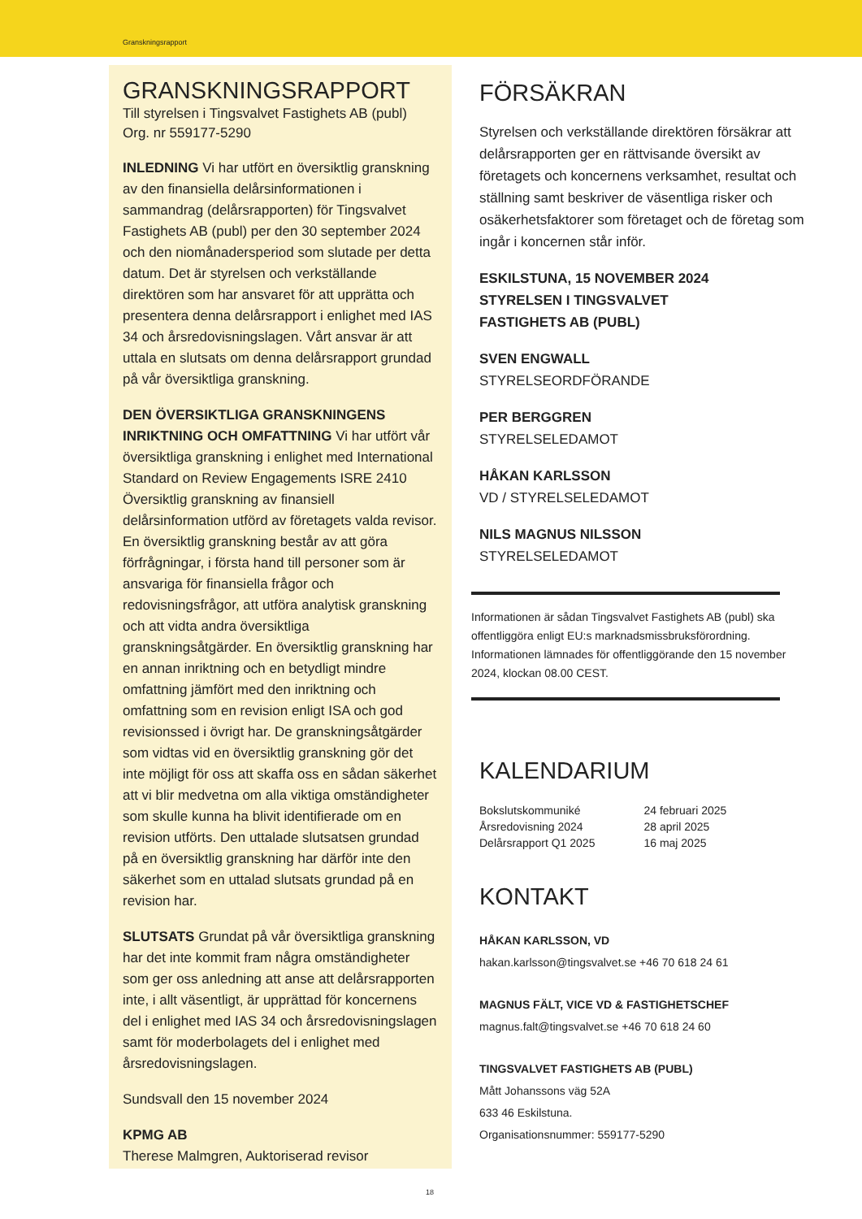Granskningsrapport
GRANSKNINGSRAPPORT
Till styrelsen i Tingsvalvet Fastighets AB (publ)
Org. nr 559177-5290
INLEDNING Vi har utfört en översiktlig granskning av den finansiella delårsinformationen i sammandrag (delårsrapporten) för Tingsvalvet Fastighets AB (publ) per den 30 september 2024 och den niomånadersperiod som slutade per detta datum. Det är styrelsen och verkställande direktören som har ansvaret för att upprätta och presentera denna delårsrapport i enlighet med IAS 34 och årsredovisningslagen. Vårt ansvar är att uttala en slutsats om denna delårsrapport grundad på vår översiktliga granskning.
DEN ÖVERSIKTLIGA GRANSKNINGENS INRIKTNING OCH OMFATTNING Vi har utfört vår översiktliga granskning i enlighet med International Standard on Review Engagements ISRE 2410 Översiktlig granskning av finansiell delårsinformation utförd av företagets valda revisor. En översiktlig granskning består av att göra förfrågningar, i första hand till personer som är ansvariga för finansiella frågor och redovisningsfrågor, att utföra analytisk granskning och att vidta andra översiktliga granskningsåtgärder. En översiktlig granskning har en annan inriktning och en betydligt mindre omfattning jämfört med den inriktning och omfattning som en revision enligt ISA och god revisionssed i övrigt har. De granskningsåtgärder som vidtas vid en översiktlig granskning gör det inte möjligt för oss att skaffa oss en sådan säkerhet att vi blir medvetna om alla viktiga omständigheter som skulle kunna ha blivit identifierade om en revision utförts. Den uttalade slutsatsen grundad på en översiktlig granskning har därför inte den säkerhet som en uttalad slutsats grundad på en revision har.
SLUTSATS Grundat på vår översiktliga granskning har det inte kommit fram några omständigheter som ger oss anledning att anse att delårsrapporten inte, i allt väsentligt, är upprättad för koncernens del i enlighet med IAS 34 och årsredovisningslagen samt för moderbolagets del i enlighet med årsredovisningslagen.
Sundsvall den 15 november 2024
KPMG AB
Therese Malmgren, Auktoriserad revisor
FÖRSÄKRAN
Styrelsen och verkställande direktören försäkrar att delårsrapporten ger en rättvisande översikt av företagets och koncernens verksamhet, resultat och ställning samt beskriver de väsentliga risker och osäkerhetsfaktorer som företaget och de företag som ingår i koncernen står inför.
ESKILSTUNA, 15 NOVEMBER 2024
STYRELSEN I TINGSVALVET
FASTIGHETS AB (PUBL)
SVEN ENGWALL
STYRELSEORDFÖRANDE
PER BERGGREN
STYRELSELEDAMOT
HÅKAN KARLSSON
VD / STYRELSELEDAMOT
NILS MAGNUS NILSSON
STYRELSELEDAMOT
Informationen är sådan Tingsvalvet Fastighets AB (publ) ska offentliggöra enligt EU:s marknadsmissbruksförordning. Informationen lämnades för offentliggörande den 15 november 2024, klockan 08.00 CEST.
KALENDARIUM
| Bokslutskommuniké | 24 februari 2025 |
| Årsredovisning 2024 | 28 april 2025 |
| Delårsrapport Q1 2025 | 16 maj 2025 |
KONTAKT
HÅKAN KARLSSON, VD
hakan.karlsson@tingsvalvet.se +46 70 618 24 61
MAGNUS FÄLT, VICE VD & FASTIGHETSCHEF
magnus.falt@tingsvalvet.se +46 70 618 24 60
TINGSVALVET FASTIGHETS AB (PUBL)
Mått Johanssons väg 52A
633 46 Eskilstuna.
Organisationsnummer: 559177-5290
18